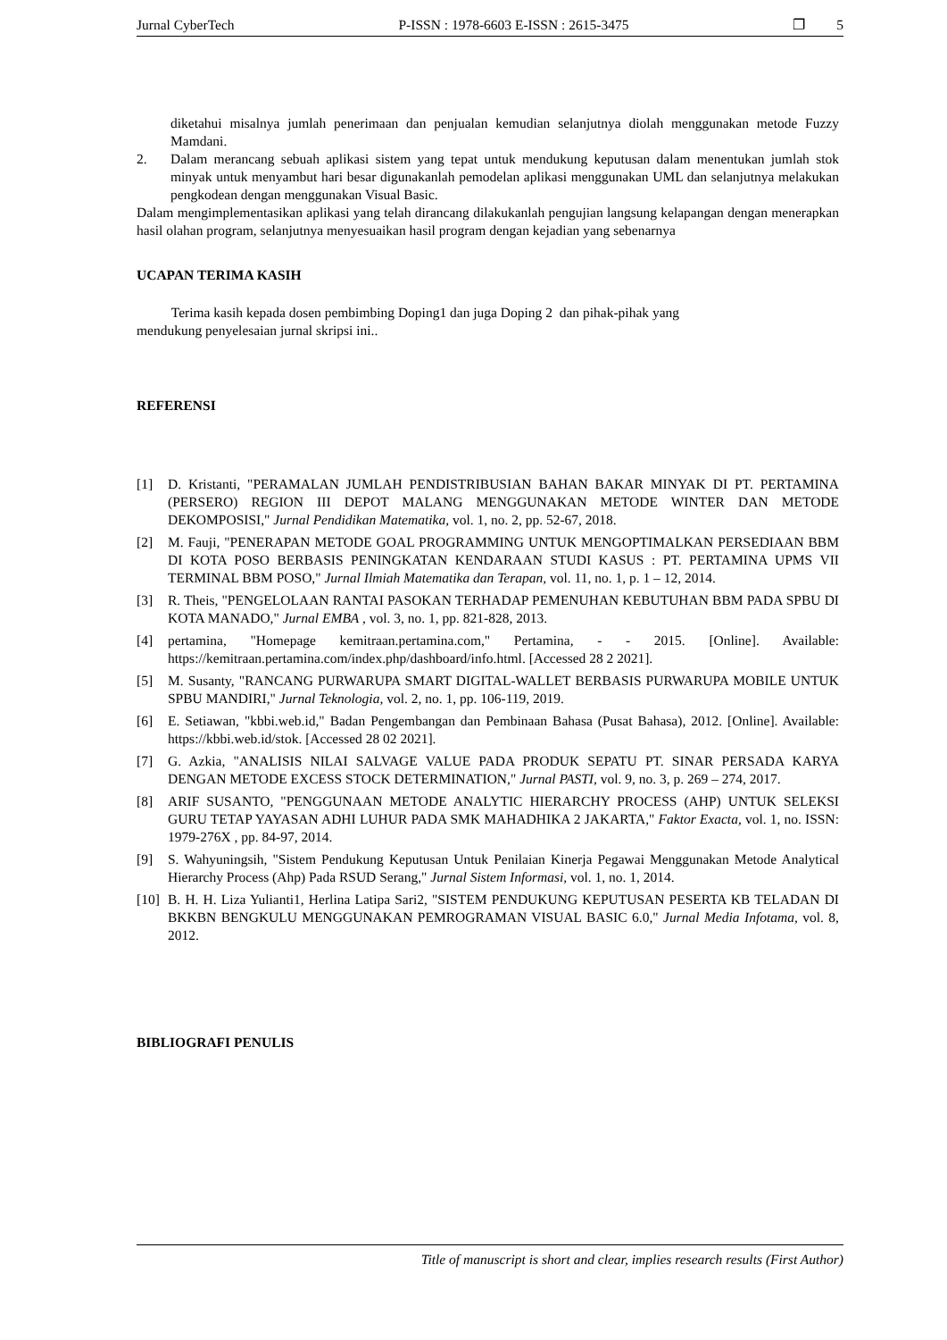Jurnal CyberTech P-ISSN : 1978-6603 E-ISSN : 2615-3475 ❐ 5
diketahui misalnya jumlah penerimaan dan penjualan kemudian selanjutnya diolah menggunakan metode Fuzzy Mamdani.
2. Dalam merancang sebuah aplikasi sistem yang tepat untuk mendukung keputusan dalam menentukan jumlah stok minyak untuk menyambut hari besar digunakanlah pemodelan aplikasi menggunakan UML dan selanjutnya melakukan pengkodean dengan menggunakan Visual Basic.
Dalam mengimplementasikan aplikasi yang telah dirancang dilakukanlah pengujian langsung kelapangan dengan menerapkan hasil olahan program, selanjutnya menyesuaikan hasil program dengan kejadian yang sebenarnya
UCAPAN TERIMA KASIH
Terima kasih kepada dosen pembimbing Doping1 dan juga Doping 2 dan pihak-pihak yang
mendukung penyelesaian jurnal skripsi ini..
REFERENSI
[1] D. Kristanti, "PERAMALAN JUMLAH PENDISTRIBUSIAN BAHAN BAKAR MINYAK DI PT. PERTAMINA (PERSERO) REGION III DEPOT MALANG MENGGUNAKAN METODE WINTER DAN METODE DEKOMPOSISI," Jurnal Pendidikan Matematika, vol. 1, no. 2, pp. 52-67, 2018.
[2] M. Fauji, "PENERAPAN METODE GOAL PROGRAMMING UNTUK MENGOPTIMALKAN PERSEDIAAN BBM DI KOTA POSO BERBASIS PENINGKATAN KENDARAAN STUDI KASUS : PT. PERTAMINA UPMS VII TERMINAL BBM POSO," Jurnal Ilmiah Matematika dan Terapan, vol. 11, no. 1, p. 1 – 12, 2014.
[3] R. Theis, "PENGELOLAAN RANTAI PASOKAN TERHADAP PEMENUHAN KEBUTUHAN BBM PADA SPBU DI KOTA MANADO," Jurnal EMBA , vol. 3, no. 1, pp. 821-828, 2013.
[4] pertamina, "Homepage kemitraan.pertamina.com," Pertamina, - - 2015. [Online]. Available: https://kemitraan.pertamina.com/index.php/dashboard/info.html. [Accessed 28 2 2021].
[5] M. Susanty, "RANCANG PURWARUPA SMART DIGITAL-WALLET BERBASIS PURWARUPA MOBILE UNTUK SPBU MANDIRI," Jurnal Teknologia, vol. 2, no. 1, pp. 106-119, 2019.
[6] E. Setiawan, "kbbi.web.id," Badan Pengembangan dan Pembinaan Bahasa (Pusat Bahasa), 2012. [Online]. Available: https://kbbi.web.id/stok. [Accessed 28 02 2021].
[7] G. Azkia, "ANALISIS NILAI SALVAGE VALUE PADA PRODUK SEPATU PT. SINAR PERSADA KARYA DENGAN METODE EXCESS STOCK DETERMINATION," Jurnal PASTI, vol. 9, no. 3, p. 269 – 274, 2017.
[8] ARIF SUSANTO, "PENGGUNAAN METODE ANALYTIC HIERARCHY PROCESS (AHP) UNTUK SELEKSI GURU TETAP YAYASAN ADHI LUHUR PADA SMK MAHADHIKA 2 JAKARTA," Faktor Exacta, vol. 1, no. ISSN: 1979-276X , pp. 84-97, 2014.
[9] S. Wahyuningsih, "Sistem Pendukung Keputusan Untuk Penilaian Kinerja Pegawai Menggunakan Metode Analytical Hierarchy Process (Ahp) Pada RSUD Serang," Jurnal Sistem Informasi, vol. 1, no. 1, 2014.
[10] B. H. H. Liza Yulianti1, Herlina Latipa Sari2, "SISTEM PENDUKUNG KEPUTUSAN PESERTA KB TELADAN DI BKKBN BENGKULU MENGGUNAKAN PEMROGRAMAN VISUAL BASIC 6.0," Jurnal Media Infotama, vol. 8, 2012.
BIBLIOGRAFI PENULIS
Title of manuscript is short and clear, implies research results (First Author)